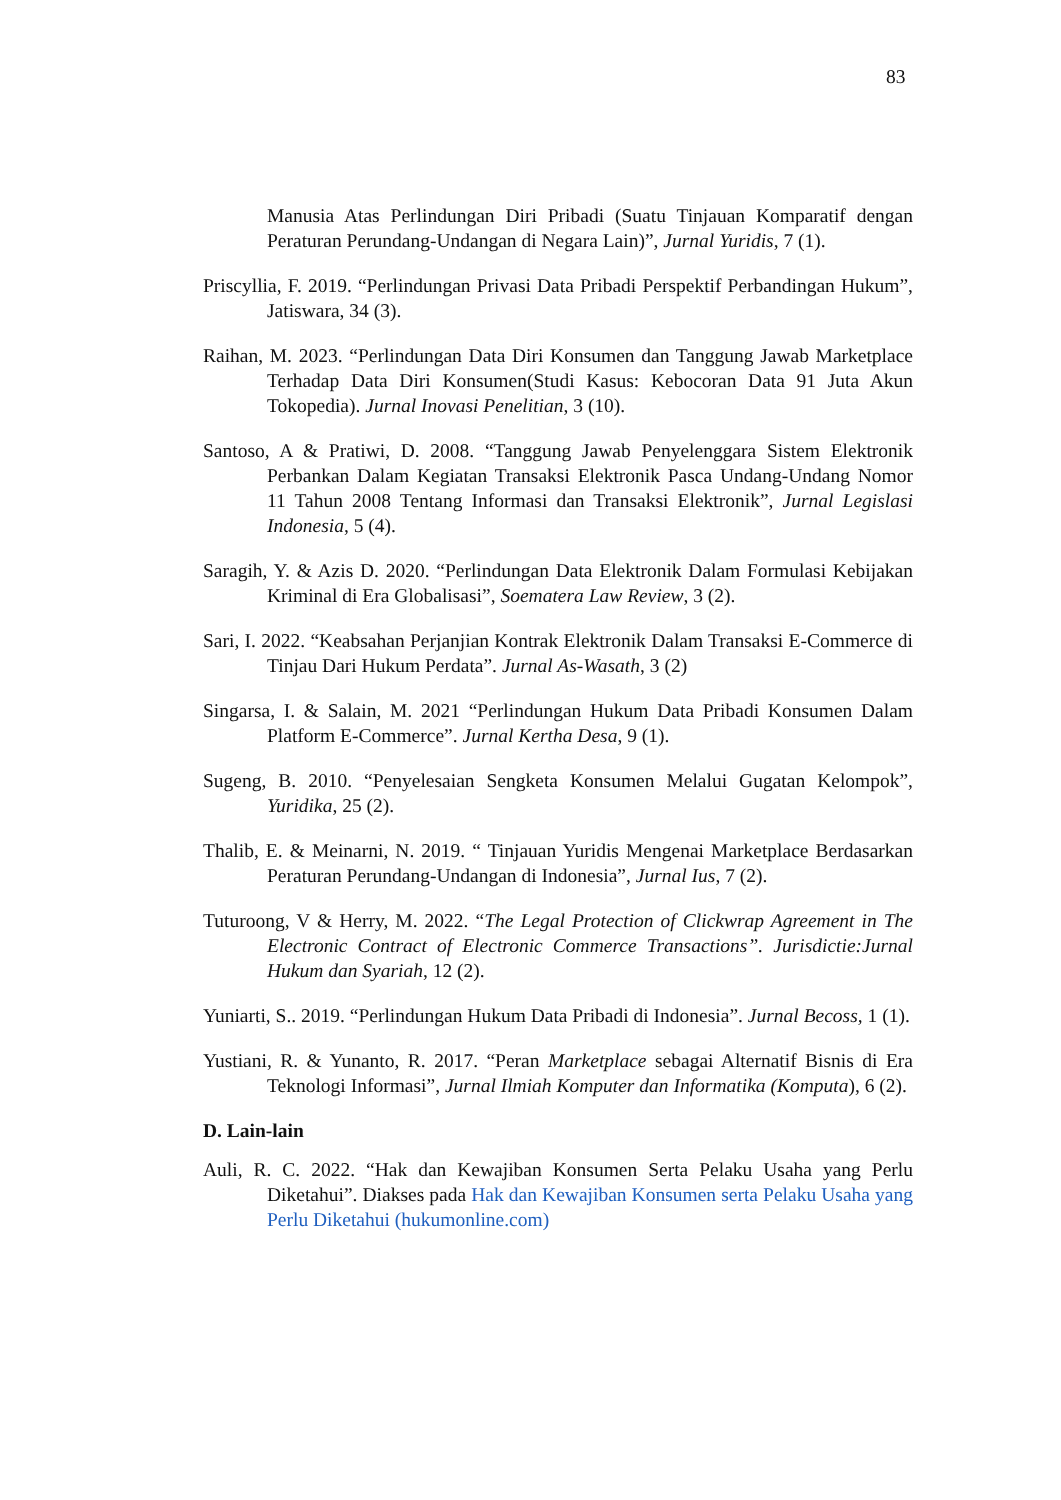83
Manusia Atas Perlindungan Diri Pribadi (Suatu Tinjauan Komparatif dengan Peraturan Perundang-Undangan di Negara Lain)”, Jurnal Yuridis, 7 (1).
Priscyllia, F. 2019. “Perlindungan Privasi Data Pribadi Perspektif Perbandingan Hukum”, Jatiswara, 34 (3).
Raihan, M. 2023. “Perlindungan Data Diri Konsumen dan Tanggung Jawab Marketplace Terhadap Data Diri Konsumen(Studi Kasus: Kebocoran Data 91 Juta Akun Tokopedia). Jurnal Inovasi Penelitian, 3 (10).
Santoso, A & Pratiwi, D. 2008. “Tanggung Jawab Penyelenggara Sistem Elektronik Perbankan Dalam Kegiatan Transaksi Elektronik Pasca Undang-Undang Nomor 11 Tahun 2008 Tentang Informasi dan Transaksi Elektronik”, Jurnal Legislasi Indonesia, 5 (4).
Saragih, Y. & Azis D. 2020. “Perlindungan Data Elektronik Dalam Formulasi Kebijakan Kriminal di Era Globalisasi”, Soematera Law Review, 3 (2).
Sari, I. 2022. “Keabsahan Perjanjian Kontrak Elektronik Dalam Transaksi E-Commerce di Tinjau Dari Hukum Perdata”. Jurnal As-Wasath, 3 (2)
Singarsa, I. & Salain, M. 2021 “Perlindungan Hukum Data Pribadi Konsumen Dalam Platform E-Commerce”. Jurnal Kertha Desa, 9 (1).
Sugeng, B. 2010. “Penyelesaian Sengketa Konsumen Melalui Gugatan Kelompok”, Yuridika, 25 (2).
Thalib, E. & Meinarni, N. 2019. “ Tinjauan Yuridis Mengenai Marketplace Berdasarkan Peraturan Perundang-Undangan di Indonesia”, Jurnal Ius, 7 (2).
Tuturoong, V & Herry, M. 2022. “The Legal Protection of Clickwrap Agreement in The Electronic Contract of Electronic Commerce Transactions”. Jurisdictie:Jurnal Hukum dan Syariah, 12 (2).
Yuniarti, S.. 2019. “Perlindungan Hukum Data Pribadi di Indonesia”. Jurnal Becoss, 1 (1).
Yustiani, R. & Yunanto, R. 2017. “Peran Marketplace sebagai Alternatif Bisnis di Era Teknologi Informasi”, Jurnal Ilmiah Komputer dan Informatika (Komputa), 6 (2).
D. Lain-lain
Auli, R. C. 2022. “Hak dan Kewajiban Konsumen Serta Pelaku Usaha yang Perlu Diketahui”. Diakses pada Hak dan Kewajiban Konsumen serta Pelaku Usaha yang Perlu Diketahui (hukumonline.com)